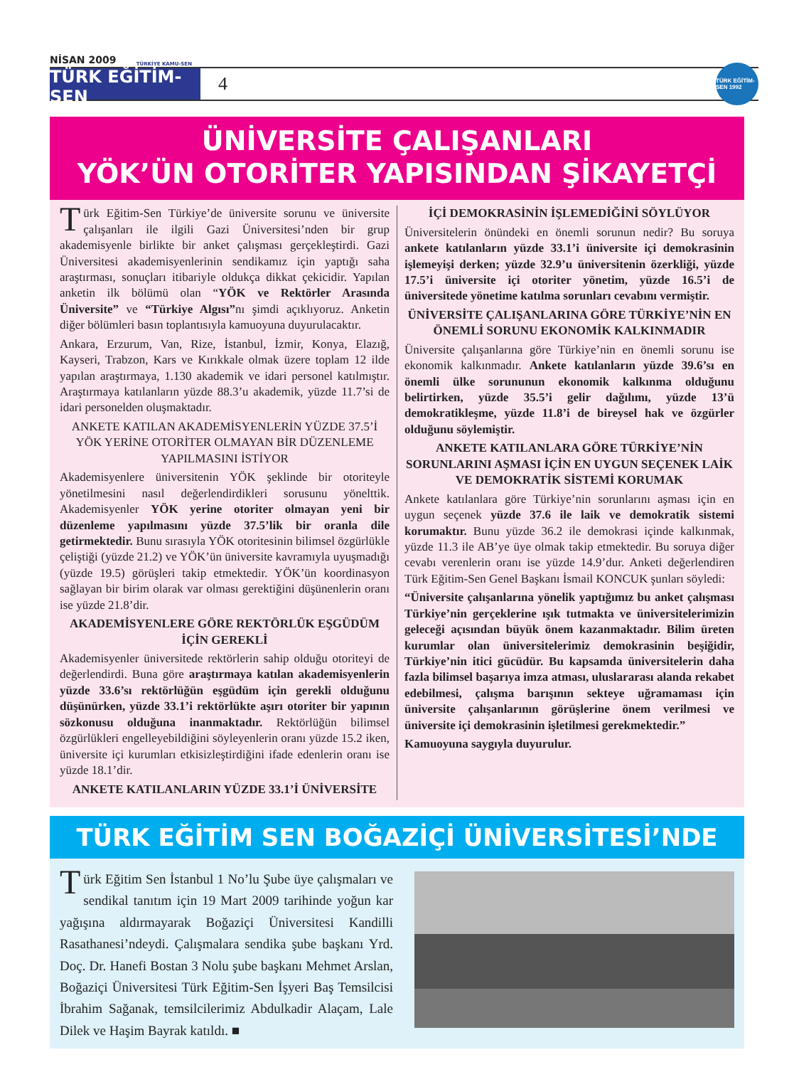NİSAN 2009
TÜRKİYE KAMU-SEN
TÜRK EĞİTİM-SEN
4
TÜRK EĞİTİM-SEN 1992
ÜNİVERSİTE ÇALIŞANLARI
YÖK’ÜN OTORİTER YAPISINDAN ŞİKAYETÇİ
Türk Eğitim-Sen Türkiye’de üniversite sorunu ve üniversite çalışanları ile ilgili Gazi Üniversitesi’nden bir grup akademisyenle birlikte bir anket çalışması gerçekleştirdi. Gazi Üniversitesi akademisyenlerinin sendikamız için yaptığı saha araştırması, sonuçları itibariyle oldukça dikkat çekicidir. Yapılan anketin ilk bölümü olan “YÖK ve Rektörler Arasında Üniversite” ve “Türkiye Algısı”nı şimdi açıklıyoruz. Anketin diğer bölümleri basın toplantısıyla kamuoyuna duyurulacaktır.
Ankara, Erzurum, Van, Rize, İstanbul, İzmir, Konya, Elazığ, Kayseri, Trabzon, Kars ve Kırıkkale olmak üzere toplam 12 ilde yapılan araştırmaya, 1.130 akademik ve idari personel katılmıştır. Araştırmaya katılanların yüzde 88.3’u akademik, yüzde 11.7’si de idari personelden oluşmaktadır.
ANKETE KATILAN AKADEMİSYENLERİN YÜZDE 37.5’İ YÖK YERİNE OTORİTER OLMAYAN BİR DÜZENLEME YAPILMASINI İSTİYOR
Akademisyenlere üniversitenin YÖK şeklinde bir otoriteyle yönetilmesini nasıl değerlendirdikleri sorusunu yönelttik. Akademisyenler YÖK yerine otoriter olmayan yeni bir düzenleme yapılmasını yüzde 37.5’lik bir oranla dile getirmektedir. Bunu sırasıyla YÖK otoritesinin bilimsel özgürlükle çeliştiği (yüzde 21.2) ve YÖK’ün üniversite kavramıyla uyuşmadığı (yüzde 19.5) görüşleri takip etmektedir. YÖK’ün koordinasyon sağlayan bir birim olarak var olması gerektiğini düşünenlerin oranı ise yüzde 21.8’dir.
AKADEMİSYENLERE GÖRE REKTÖRLÜK EŞGÜDÜM İÇİN GEREKLİ
Akademisyenler üniversitede rektörlerin sahip olduğu otoriteyi de değerlendirdi. Buna göre araştırmaya katılan akademisyenlerin yüzde 33.6’sı rektörlüğün eşgüdüm için gerekli olduğunu düşünürken, yüzde 33.1’i rektörlükte aşırı otoriter bir yapının sözkonusu olduğuna inanmaktadır. Rektörlüğün bilimsel özgürlükleri engelleyebildiğini söyleyenlerin oranı yüzde 15.2 iken, üniversite içi kurumları etkisizleştirdiğini ifade edenlerin oranı ise yüzde 18.1’dir.
ANKETE KATILANLARIN YÜZDE 33.1’İ ÜNİVERSİTE
İÇİ DEMOKRASİNİN İŞLEMEDİĞİNİ SÖYLÜYOR
Üniversitelerin önündeki en önemli sorunun nedir? Bu soruya ankete katılanların yüzde 33.1’i üniversite içi demokrasinin işlemeyişi derken; yüzde 32.9’u üniversitenin özerkliği, yüzde 17.5’i üniversite içi otoriter yönetim, yüzde 16.5’i de üniversitede yönetime katılma sorunları cevabını vermiştir.
ÜNİVERSİTE ÇALIŞANLARINA GÖRE TÜRKİYE’NİN EN ÖNEMLİ SORUNU EKONOMİK KALKINMADIR
Üniversite çalışanlarına göre Türkiye’nin en önemli sorunu ise ekonomik kalkınmadır. Ankete katılanların yüzde 39.6’sı en önemli ülke sorununun ekonomik kalkınma olduğunu belirtirken, yüzde 35.5’i gelir dağılımı, yüzde 13’ü demokratikleşme, yüzde 11.8’i de bireysel hak ve özgürler olduğunu söylemiştir.
ANKETE KATILANLARA GÖRE TÜRKİYE’NİN SORUNLARINI AŞMASI İÇİN EN UYGUN SEÇENEK LAİK VE DEMOKRATİK SİSTEMİ KORUMAK
Ankete katılanlara göre Türkiye’nin sorunlarını aşması için en uygun seçenek yüzde 37.6 ile laik ve demokratik sistemi korumaktır. Bunu yüzde 36.2 ile demokrasi içinde kalkınmak, yüzde 11.3 ile AB’ye üye olmak takip etmektedir. Bu soruya diğer cevabı verenlerin oranı ise yüzde 14.9’dur. Anketi değerlendiren Türk Eğitim-Sen Genel Başkanı İsmail KONCUK şunları söyledi:
“Üniversite çalışanlarına yönelik yaptığımız bu anket çalışması Türkiye’nin gerçeklerine ışık tutmakta ve üniversitelerimizin geleceği açısından büyük önem kazanmaktadır. Bilim üreten kurumlar olan üniversitelerimiz demokrasinin beşiğidir, Türkiye’nin itici gücüdür. Bu kapsamda üniversitelerin daha fazla bilimsel başarıya imza atması, uluslararası alanda rekabet edebilmesi, çalışma barışının sekteye uğramaması için üniversite çalışanlarının görüşlerine önem verilmesi ve üniversite içi demokrasinin işletilmesi gerekmektedir.”
Kamuoyuna saygıyla duyurulur.
TÜRK EĞİTİM SEN BOĞAZİÇİ ÜNİVERSİTESİ’NDE
Türk Eğitim Sen İstanbul 1 No’lu Şube üye çalışmaları ve sendikal tanıtım için 19 Mart 2009 tarihinde yoğun kar yağışına aldırmayarak Boğaziçi Üniversitesi Kandilli Rasathanesi’ndeydi. Çalışmalara sendika şube başkanı Yrd. Doç. Dr. Hanefi Bostan 3 Nolu şube başkanı Mehmet Arslan, Boğaziçi Üniversitesi Türk Eğitim-Sen İşyeri Baş Temsilcisi İbrahim Sağanak, temsilcilerimiz Abdulkadir Alaçam, Lale Dilek ve Haşim Bayrak katıldı. ■